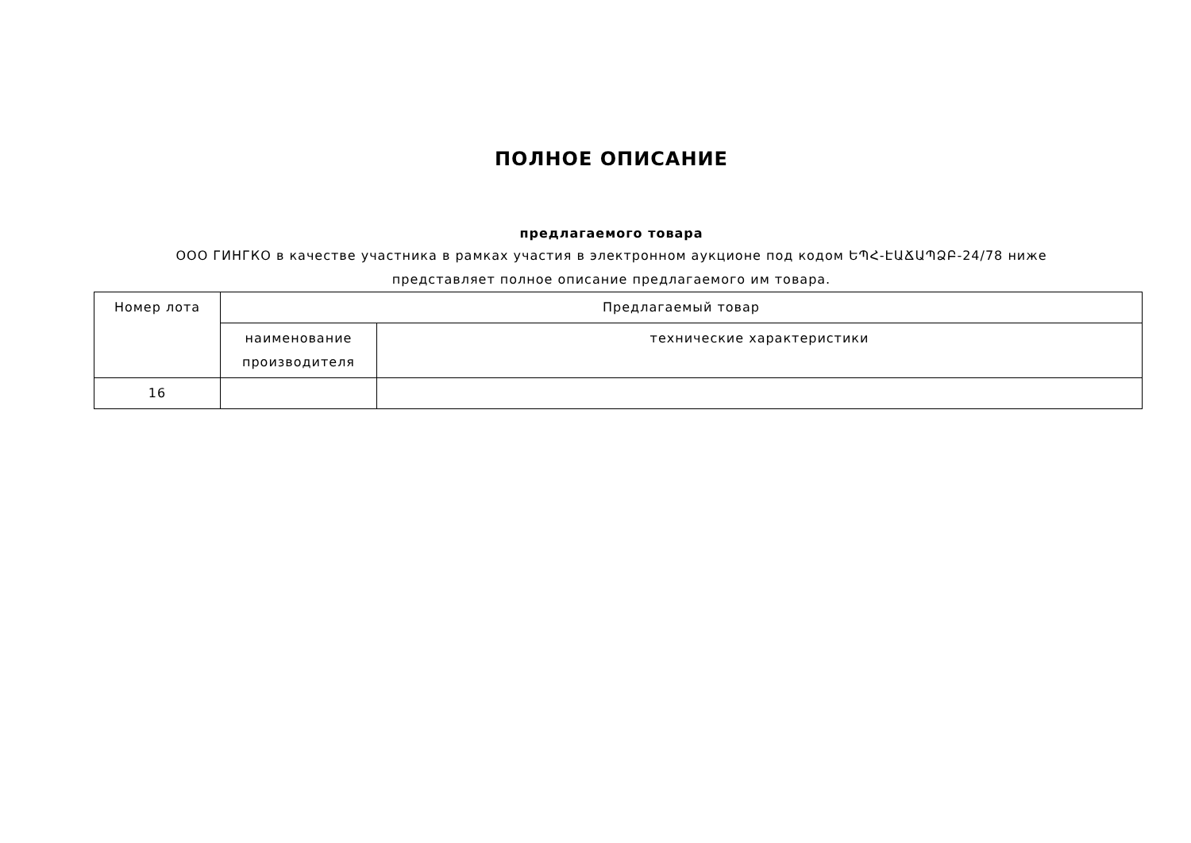ПОЛНОЕ ОПИСАНИЕ
предлагаемого товара
ООО ГИНГКО в качестве участника в рамках участия в электронном аукционе под кодом ԵՊՀ-ԷԱՃԱՊՁԲ-24/78 ниже представляет полное описание предлагаемого им товара.
| Номер лота | Предлагаемый товар | |
| --- | --- | --- |
| | наименование производителя | технические характеристики |
| 16 | | |